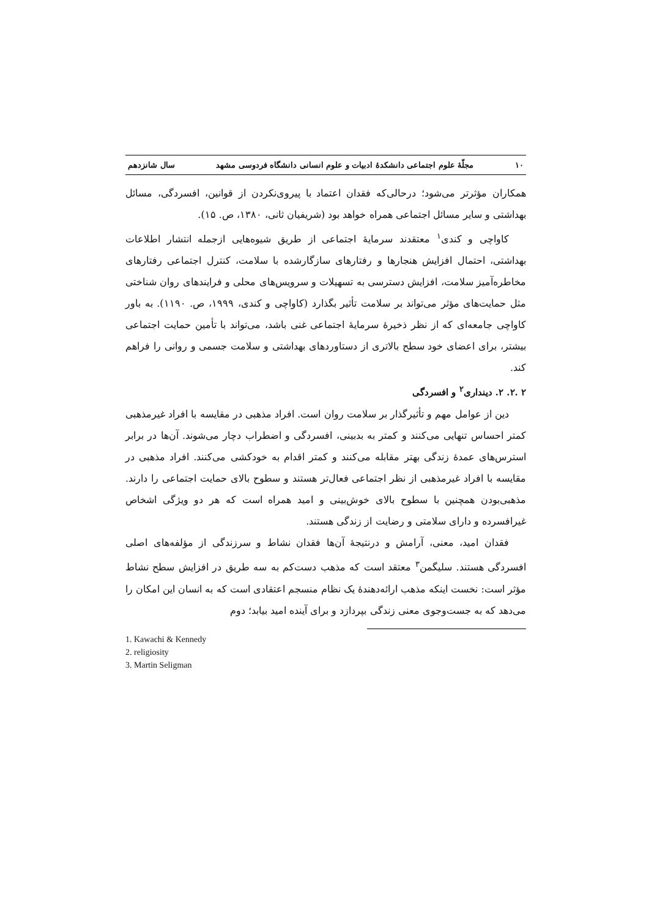۱۰ مجلّهٔ علوم اجتماعی دانشکدهٔ ادبیات و علوم انسانی دانشگاه فردوسی مشهد سال شانزدهم
همکاران مؤثرتر می‌شود؛ درحالی‌که فقدان اعتماد با پیروی‌نکردن از قوانین، افسردگی، مسائل بهداشتی و سایر مسائل اجتماعی همراه خواهد بود (شریفیان ثانی، ۱۳۸۰، ص. ۱۵).
کاواچی و کندی<sup>۱</sup> معتقدند سرمایهٔ اجتماعی از طریق شیوه‌هایی ازجمله انتشار اطلاعات بهداشتی، احتمال افزایش هنجارها و رفتارهای سازگارشده با سلامت، کنترل اجتماعی رفتارهای مخاطره‌آمیز سلامت، افزایش دسترسی به تسهیلات و سرویس‌های محلی و فرایندهای روان شناختی مثل حمایت‌های مؤثر می‌تواند بر سلامت تأثیر بگذارد (کاواچی و کندی، ۱۹۹۹، ص. ۱۱۹۰). به باور کاواچی جامعه‌ای که از نظر ذخیرهٔ سرمایهٔ اجتماعی غنی باشد، می‌تواند با تأمین حمایت اجتماعی بیشتر، برای اعضای خود سطح بالاتری از دستاوردهای بهداشتی و سلامت جسمی و روانی را فراهم کند.
۲ .۲. ۲. دینداری<sup>۲</sup> و افسردگی
دین از عوامل مهم و تأثیرگذار بر سلامت روان است. افراد مذهبی در مقایسه با افراد غیرمذهبی کمتر احساس تنهایی می‌کنند و کمتر به بدبینی، افسردگی و اضطراب دچار می‌شوند. آن‌ها در برابر استرس‌های عمدهٔ زندگی بهتر مقابله می‌کنند و کمتر اقدام به خودکشی می‌کنند. افراد مذهبی در مقایسه با افراد غیرمذهبی از نظر اجتماعی فعال‌تر هستند و سطوح بالای حمایت اجتماعی را دارند. مذهبی‌بودن همچنین با سطوح بالای خوش‌بینی و امید همراه است که هر دو ویژگی اشخاص غیرافسرده و دارای سلامتی و رضایت از زندگی هستند.
فقدان امید، معنی، آرامش و درنتیجهٔ آن‌ها فقدان نشاط و سرزندگی از مؤلفه‌های اصلی افسردگی هستند. سلیگمن<sup>۳</sup> معتقد است که مذهب دست‌کم به سه طریق در افزایش سطح نشاط مؤثر است: نخست اینکه مذهب ارائه‌دهندهٔ یک نظام منسجم اعتقادی است که به انسان این امکان را می‌دهد که به جست‌وجوی معنی زندگی بپردازد و برای آینده امید بیابد؛ دوم
1. Kawachi & Kennedy
2. religiosity
3. Martin Seligman